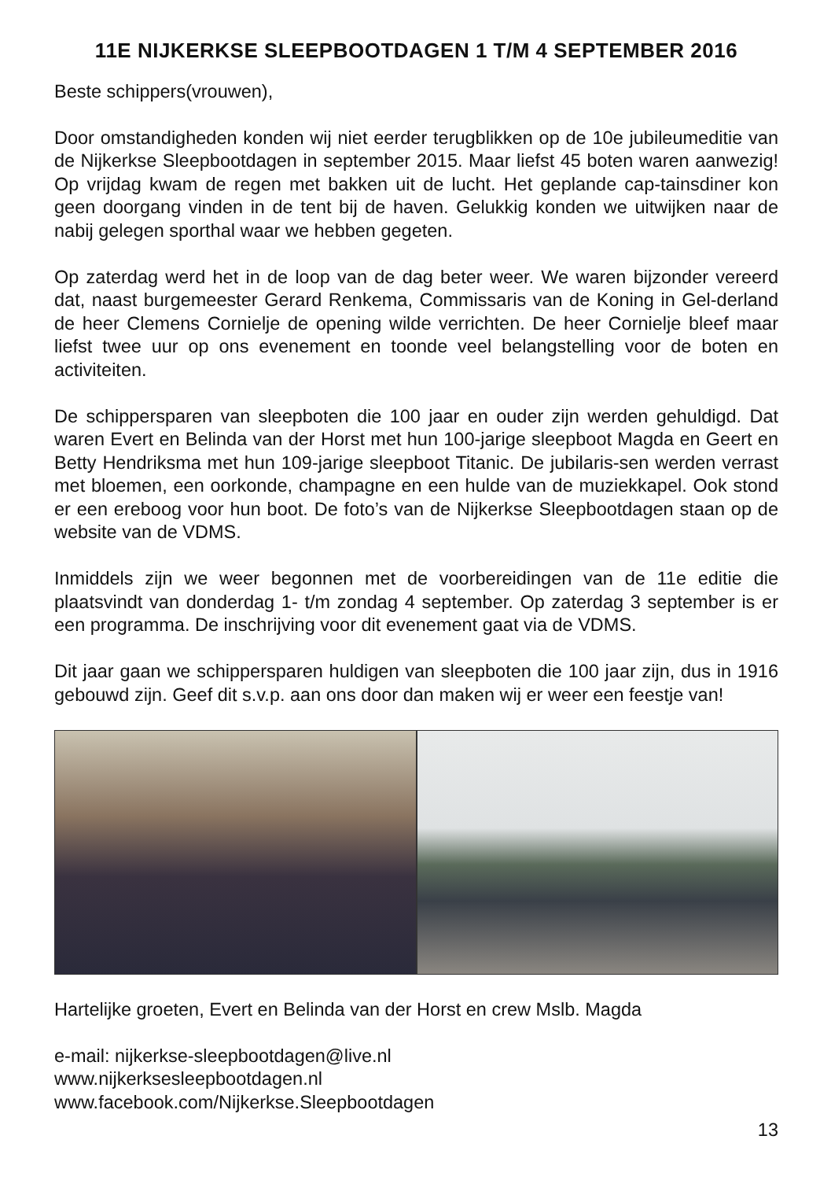11E NIJKERKSE SLEEPBOOTDAGEN 1 T/M 4 SEPTEMBER 2016
Beste schippers(vrouwen),
Door omstandigheden konden wij niet eerder terugblikken op de 10e jubileumeditie van de Nijkerkse Sleepbootdagen in september 2015. Maar liefst 45 boten waren aanwezig! Op vrijdag kwam de regen met bakken uit de lucht. Het geplande cap-tainsdiner kon geen doorgang vinden in de tent bij de haven. Gelukkig konden we uitwijken naar de nabij gelegen sporthal waar we hebben gegeten.
Op zaterdag werd het in de loop van de dag beter weer. We waren bijzonder vereerd dat, naast burgemeester Gerard Renkema, Commissaris van de Koning in Gel-derland de heer Clemens Cornielje de opening wilde verrichten. De heer Cornielje bleef maar liefst twee uur op ons evenement en toonde veel belangstelling voor de boten en activiteiten.
De schippersparen van sleepboten die 100 jaar en ouder zijn werden gehuldigd. Dat waren Evert en Belinda van der Horst met hun 100-jarige sleepboot Magda en Geert en Betty Hendriksma met hun 109-jarige sleepboot Titanic. De jubilaris-sen werden verrast met bloemen, een oorkonde, champagne en een hulde van de muziekkapel. Ook stond er een ereboog voor hun boot. De foto’s van de Nijkerkse Sleepbootdagen staan op de website van de VDMS.
Inmiddels zijn we weer begonnen met de voorbereidingen van de 11e editie die plaatsvindt van donderdag 1- t/m zondag 4 september. Op zaterdag 3 september is er een programma. De inschrijving voor dit evenement gaat via de VDMS.
Dit jaar gaan we schippersparen huldigen van sleepboten die 100 jaar zijn, dus in 1916 gebouwd zijn. Geef dit s.v.p. aan ons door dan maken wij er weer een feestje van!
Hartelijke groeten, Evert en Belinda van der Horst en crew Mslb. Magda
e-mail: nijkerkse-sleepbootdagen@live.nl
www.nijkerksesleepbootdagen.nl
www.facebook.com/Nijkerkse.Sleepbootdagen
13